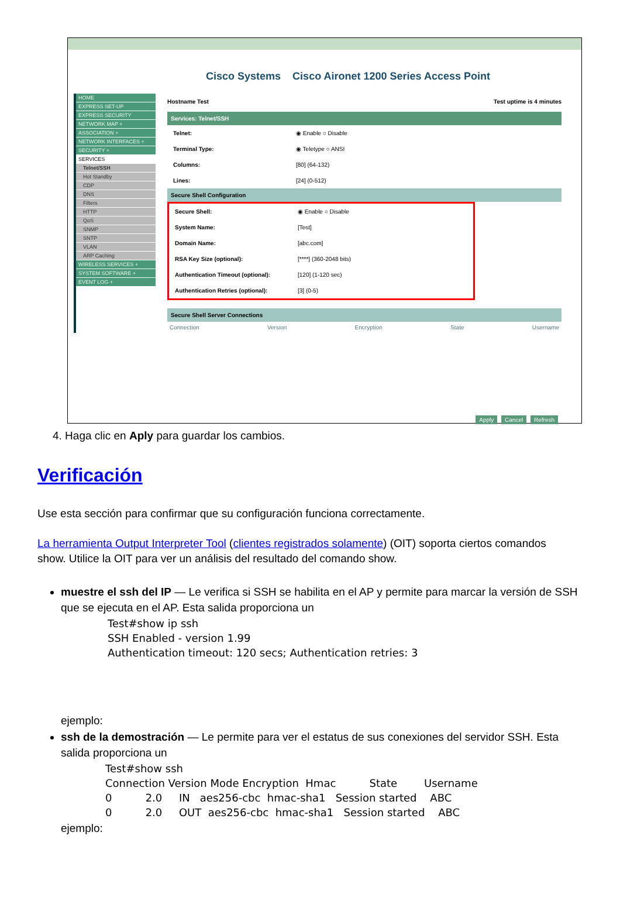Cisco Systems Cisco Aironet 1200 Series Access Point
HOME
EXPRESS SET-UP
EXPRESS SECURITY
NETWORK MAP +
ASSOCIATION +
NETWORK INTERFACES +
SECURITY +
SERVICES
Telnet/SSH
Hot Standby
CDP
DNS
Filters
HTTP
QoS
SNMP
SNTP
VLAN
ARP Caching
WIRELESS SERVICES +
SYSTEM SOFTWARE +
EVENT LOG +
Hostname Test Test uptime is 4 minutes
Services: Telnet/SSH
Telnet: ◉ Enable ○ Disable
Terminal Type: ◉ Teletype ○ ANSI
Columns: [80] (64-132)
Lines: [24] (0-512)
Secure Shell Configuration
Secure Shell: ◉ Enable ○ Disable
System Name: [Test]
Domain Name: [abc.com]
RSA Key Size (optional): [****] (360-2048 bits)
Authentication Timeout (optional): [120] (1-120 sec)
Authentication Retries (optional): [3] (0-5)
Secure Shell Server Connections
Connection Version Encryption State Username
Apply Cancel Refresh
4. Haga clic en Aply para guardar los cambios.
Verificación
Use esta sección para confirmar que su configuración funciona correctamente.
La herramienta Output Interpreter Tool (clientes registrados solamente) (OIT) soporta ciertos comandos show. Utilice la OIT para ver un análisis del resultado del comando show.
muestre el ssh del IP — Le verifica si SSH se habilita en el AP y permite para marcar la versión de SSH que se ejecuta en el AP. Esta salida proporciona un
Test#show ip ssh
SSH Enabled - version 1.99
Authentication timeout: 120 secs; Authentication retries: 3
ejemplo:
ssh de la demostración — Le permite para ver el estatus de sus conexiones del servidor SSH. Esta salida proporciona un
Test#show ssh
Connection Version Mode Encryption  Hmac          State        Username
0          2.0     IN   aes256-cbc  hmac-sha1   Session started    ABC
0          2.0     OUT  aes256-cbc  hmac-sha1   Session started    ABC
ejemplo: